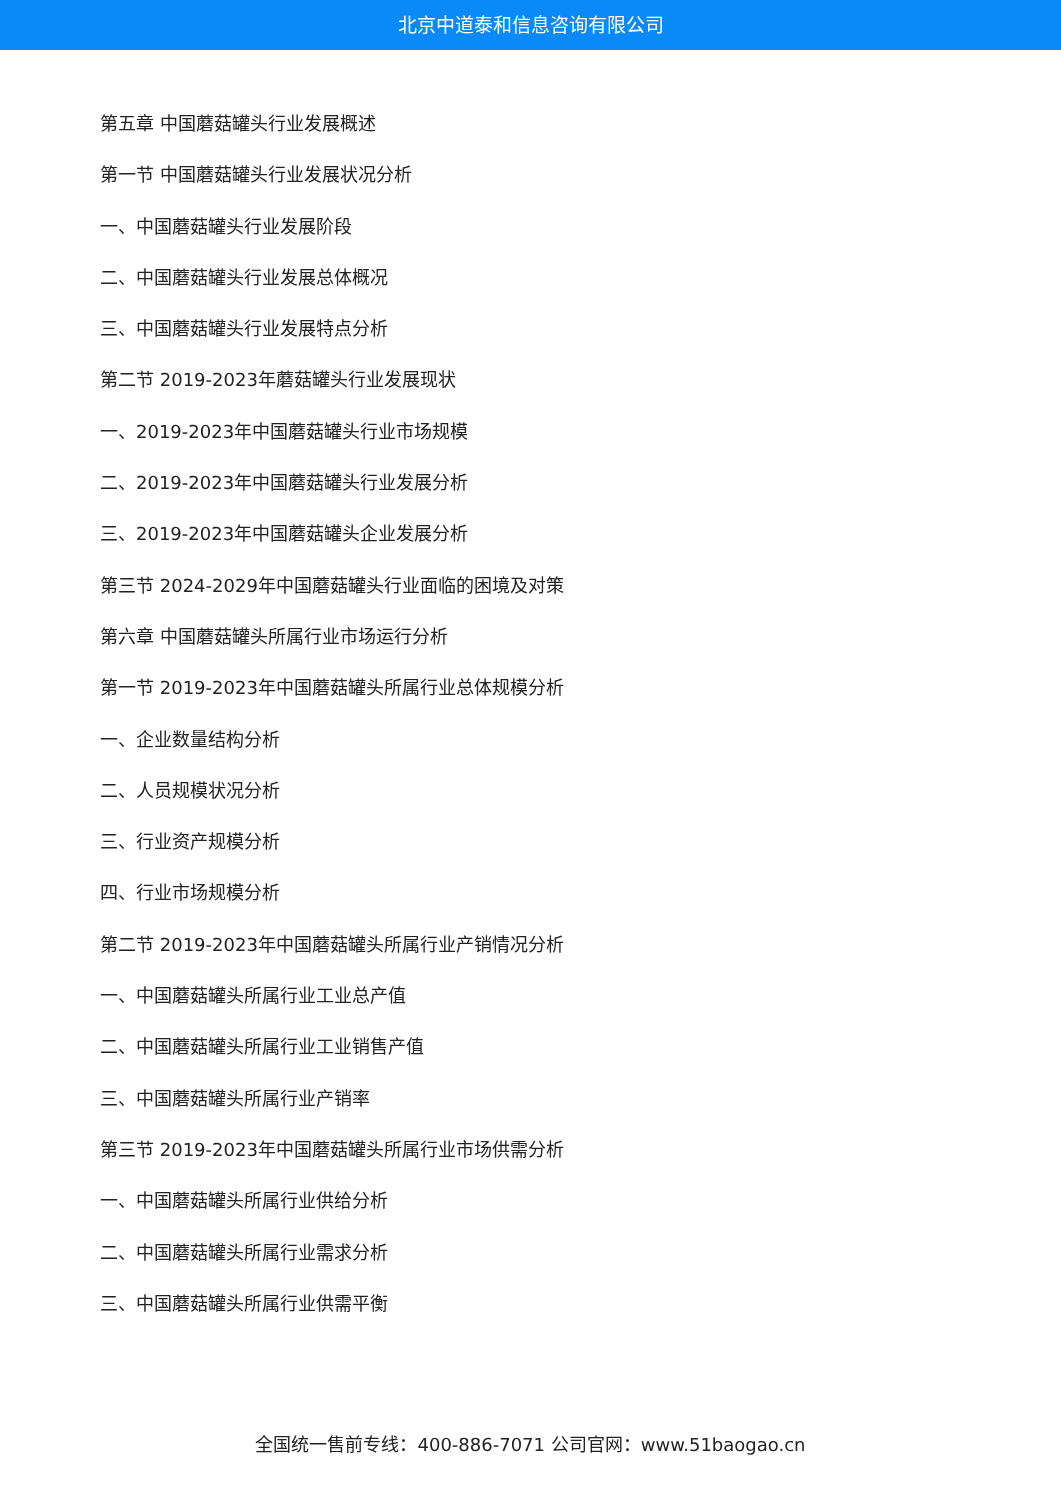北京中道泰和信息咨询有限公司
第五章 中国蘑菇罐头行业发展概述
第一节 中国蘑菇罐头行业发展状况分析
一、中国蘑菇罐头行业发展阶段
二、中国蘑菇罐头行业发展总体概况
三、中国蘑菇罐头行业发展特点分析
第二节 2019-2023年蘑菇罐头行业发展现状
一、2019-2023年中国蘑菇罐头行业市场规模
二、2019-2023年中国蘑菇罐头行业发展分析
三、2019-2023年中国蘑菇罐头企业发展分析
第三节 2024-2029年中国蘑菇罐头行业面临的困境及对策
第六章 中国蘑菇罐头所属行业市场运行分析
第一节 2019-2023年中国蘑菇罐头所属行业总体规模分析
一、企业数量结构分析
二、人员规模状况分析
三、行业资产规模分析
四、行业市场规模分析
第二节 2019-2023年中国蘑菇罐头所属行业产销情况分析
一、中国蘑菇罐头所属行业工业总产值
二、中国蘑菇罐头所属行业工业销售产值
三、中国蘑菇罐头所属行业产销率
第三节 2019-2023年中国蘑菇罐头所属行业市场供需分析
一、中国蘑菇罐头所属行业供给分析
二、中国蘑菇罐头所属行业需求分析
三、中国蘑菇罐头所属行业供需平衡
全国统一售前专线：400-886-7071 公司官网：www.51baogao.cn